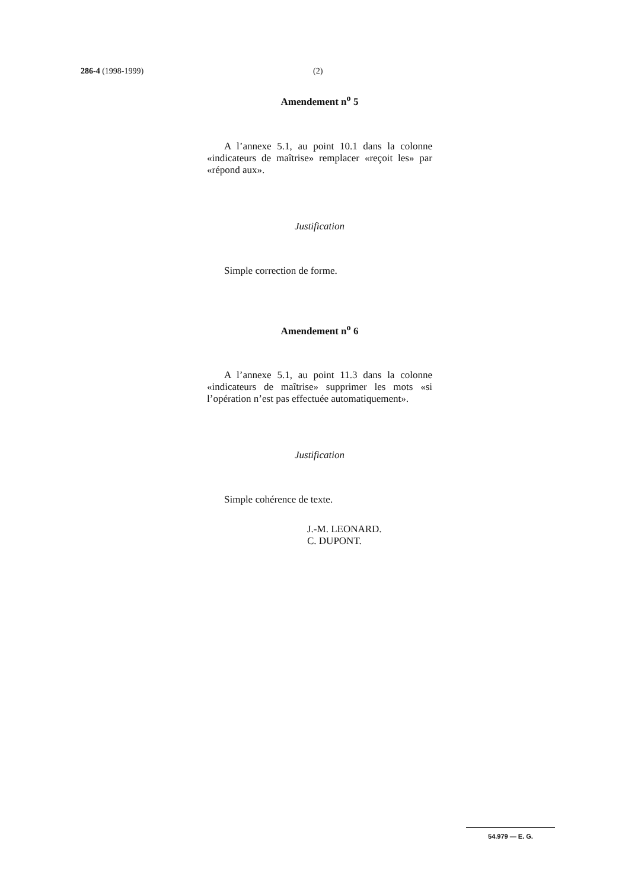286-4 (1998-1999) (2)
Amendement n<sup>o</sup> 5
A l’annexe 5.1, au point 10.1 dans la colonne «indicateurs de maîtrise» remplacer «reçoit les» par «répond aux».
Justification
Simple correction de forme.
Amendement n<sup>o</sup> 6
A l’annexe 5.1, au point 11.3 dans la colonne «indicateurs de maîtrise» supprimer les mots «si l’opération n’est pas effectuée automatiquement».
Justification
Simple cohérence de texte.
J.-M. LEONARD.
C. DUPONT.
54.979 — E. G.